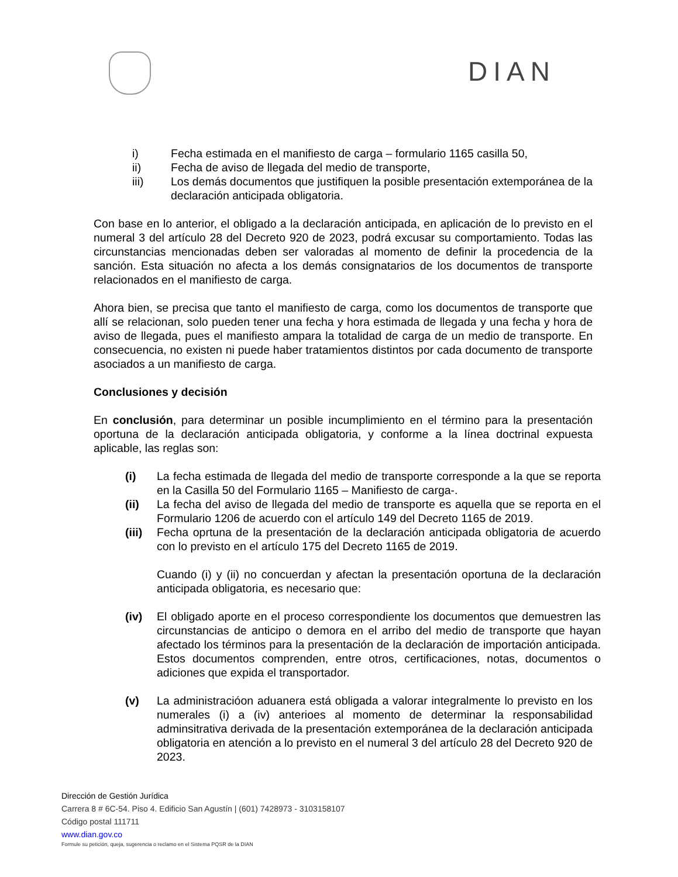DIAN
i) Fecha estimada en el manifiesto de carga – formulario 1165 casilla 50,
ii) Fecha de aviso de llegada del medio de transporte,
iii) Los demás documentos que justifiquen la posible presentación extemporánea de la declaración anticipada obligatoria.
Con base en lo anterior, el obligado a la declaración anticipada, en aplicación de lo previsto en el numeral 3 del artículo 28 del Decreto 920 de 2023, podrá excusar su comportamiento. Todas las circunstancias mencionadas deben ser valoradas al momento de definir la procedencia de la sanción. Esta situación no afecta a los demás consignatarios de los documentos de transporte relacionados en el manifiesto de carga.
Ahora bien, se precisa que tanto el manifiesto de carga, como los documentos de transporte que allí se relacionan, solo pueden tener una fecha y hora estimada de llegada y una fecha y hora de aviso de llegada, pues el manifiesto ampara la totalidad de carga de un medio de transporte. En consecuencia, no existen ni puede haber tratamientos distintos por cada documento de transporte asociados a un manifiesto de carga.
Conclusiones y decisión
En conclusión, para determinar un posible incumplimiento en el término para la presentación oportuna de la declaración anticipada obligatoria, y conforme a la línea doctrinal expuesta aplicable, las reglas son:
(i) La fecha estimada de llegada del medio de transporte corresponde a la que se reporta en la Casilla 50 del Formulario 1165 – Manifiesto de carga-.
(ii) La fecha del aviso de llegada del medio de transporte es aquella que se reporta en el Formulario 1206 de acuerdo con el artículo 149 del Decreto 1165 de 2019.
(iii) Fecha oprtuna de la presentación de la declaración anticipada obligatoria de acuerdo con lo previsto en el artículo 175 del Decreto 1165 de 2019.
Cuando (i) y (ii) no concuerdan y afectan la presentación oportuna de la declaración anticipada obligatoria, es necesario que:
(iv) El obligado aporte en el proceso correspondiente los documentos que demuestren las circunstancias de anticipo o demora en el arribo del medio de transporte que hayan afectado los términos para la presentación de la declaración de importación anticipada. Estos documentos comprenden, entre otros, certificaciones, notas, documentos o adiciones que expida el transportador.
(v) La administracióon aduanera está obligada a valorar integralmente lo previsto en los numerales (i) a (iv) anterioes al momento de determinar la responsabilidad adminsitrativa derivada de la presentación extemporánea de la declaración anticipada obligatoria en atención a lo previsto en el numeral 3 del artículo 28 del Decreto 920 de 2023.
Dirección de Gestión Jurídica
Carrera 8 # 6C-54. Piso 4. Edificio San Agustín | (601) 7428973 - 3103158107
Código postal 111711
www.dian.gov.co
Formule su petición, queja, sugerencia o reclamo en el Sistema PQSR de la DIAN